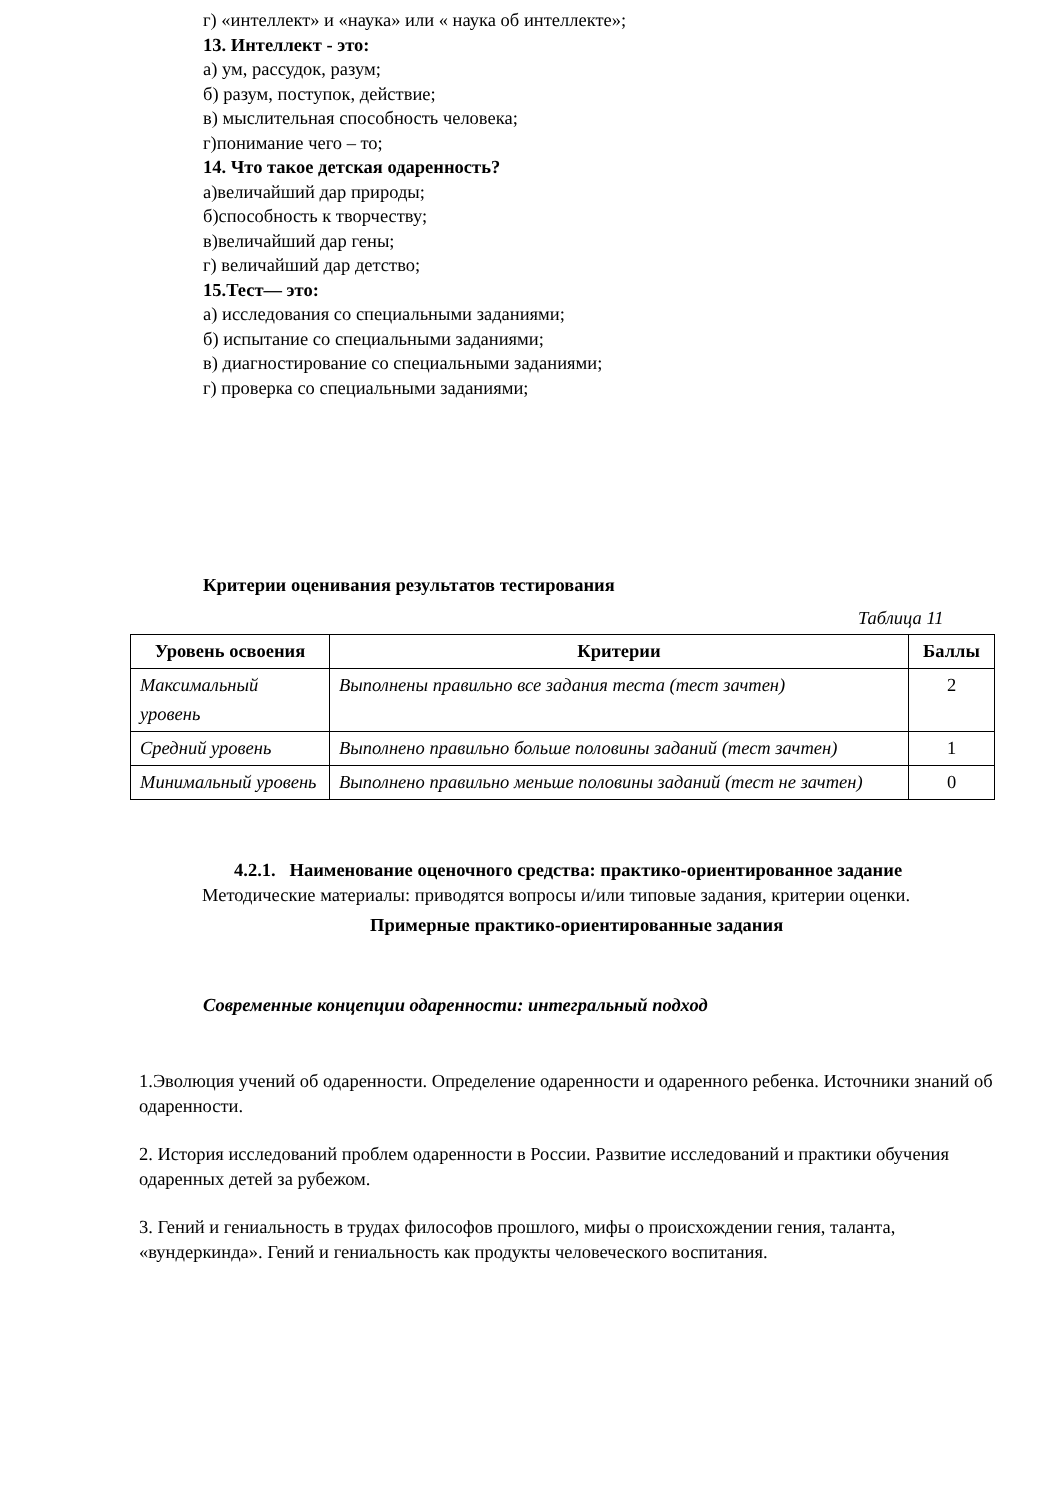г) «интеллект» и «наука» или « наука об интеллекте»;
13. Интеллект - это:
а) ум, рассудок, разум;
б) разум, поступок, действие;
в) мыслительная способность человека;
г)понимание чего – то;
14. Что такое детская одаренность?
а)величайший дар природы;
б)способность к творчеству;
в)величайший дар гены;
г) величайший дар детство;
15.Тест— это:
а) исследования со специальными заданиями;
б) испытание со специальными заданиями;
в) диагностирование со специальными заданиями;
г) проверка со специальными заданиями;
Критерии оценивания результатов тестирования
Таблица 11
| Уровень освоения | Критерии | Баллы |
| --- | --- | --- |
| Максимальный уровень | Выполнены правильно все задания теста (тест зачтен) | 2 |
| Средний уровень | Выполнено правильно больше половины заданий (тест зачтен) | 1 |
| Минимальный уровень | Выполнено правильно меньше половины заданий (тест не зачтен) | 0 |
4.2.1. Наименование оценочного средства: практико-ориентированное задание
Методические материалы: приводятся вопросы и/или типовые задания, критерии оценки.
Примерные практико-ориентированные задания
Современные концепции одаренности: интегральный подход
1.Эволюция учений об одаренности. Определение одаренности и одаренного ребенка. Источники знаний об одаренности.
2. История исследований проблем одаренности в России. Развитие исследований и практики обучения одаренных детей за рубежом.
3. Гений и гениальность в трудах философов прошлого, мифы о происхождении гения, таланта, «вундеркинда». Гений и гениальность как продукты человеческого воспитания.